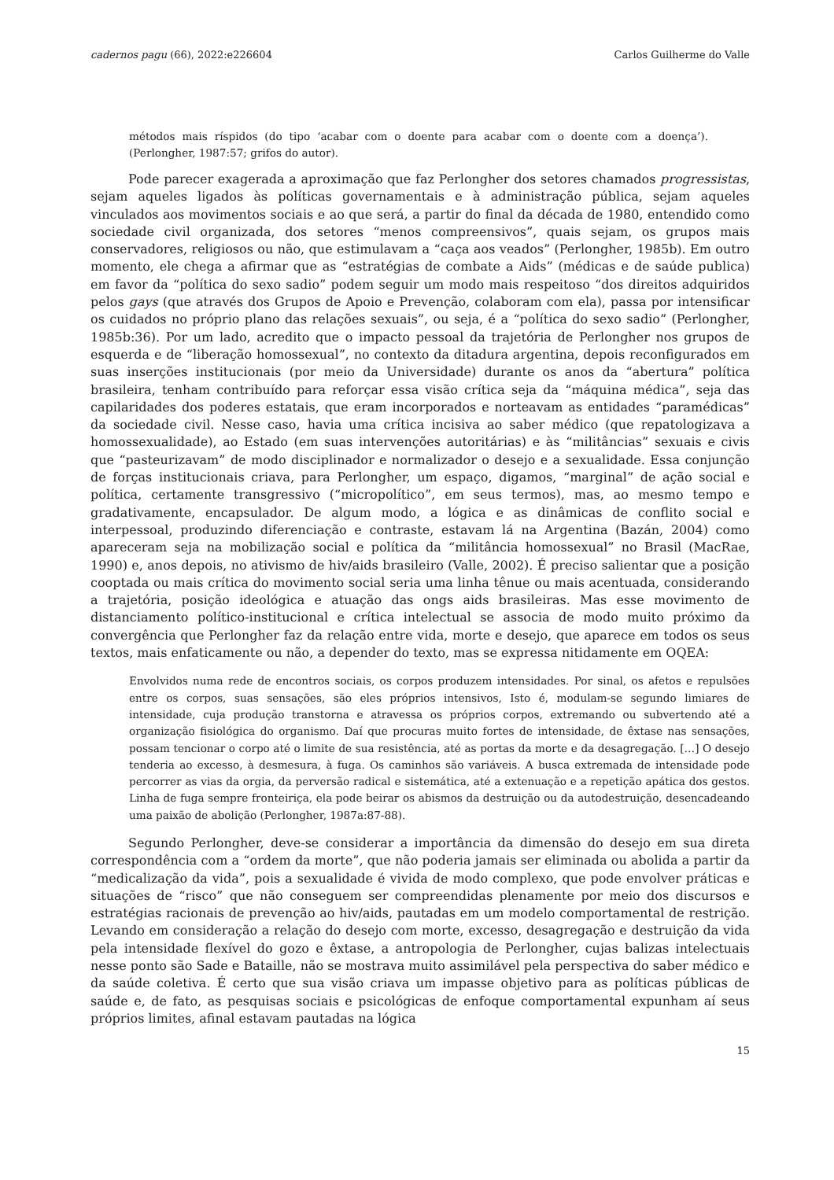cadernos pagu (66), 2022:e226604 Carlos Guilherme do Valle
métodos mais ríspidos (do tipo ‘acabar com o doente para acabar com o doente com a doença’). (Perlongher, 1987:57; grifos do autor).
Pode parecer exagerada a aproximação que faz Perlongher dos setores chamados progressistas, sejam aqueles ligados às políticas governamentais e à administração pública, sejam aqueles vinculados aos movimentos sociais e ao que será, a partir do final da década de 1980, entendido como sociedade civil organizada, dos setores “menos compreensivos”, quais sejam, os grupos mais conservadores, religiosos ou não, que estimulavam a “caça aos veados” (Perlongher, 1985b). Em outro momento, ele chega a afirmar que as “estratégias de combate a Aids” (médicas e de saúde publica) em favor da “política do sexo sadio” podem seguir um modo mais respeitoso “dos direitos adquiridos pelos gays (que através dos Grupos de Apoio e Prevenção, colaboram com ela), passa por intensificar os cuidados no próprio plano das relações sexuais”, ou seja, é a “política do sexo sadio” (Perlongher, 1985b:36). Por um lado, acredito que o impacto pessoal da trajetória de Perlongher nos grupos de esquerda e de “liberação homossexual”, no contexto da ditadura argentina, depois reconfigurados em suas inserções institucionais (por meio da Universidade) durante os anos da “abertura” política brasileira, tenham contribuído para reforçar essa visão crítica seja da “máquina médica”, seja das capilaridades dos poderes estatais, que eram incorporados e norteavam as entidades “paramédicas” da sociedade civil. Nesse caso, havia uma crítica incisiva ao saber médico (que repatologizava a homossexualidade), ao Estado (em suas intervenções autoritárias) e às “militâncias” sexuais e civis que “pasteurizavam” de modo disciplinador e normalizador o desejo e a sexualidade. Essa conjunção de forças institucionais criava, para Perlongher, um espaço, digamos, “marginal” de ação social e política, certamente transgressivo (“micropolítico”, em seus termos), mas, ao mesmo tempo e gradativamente, encapsulador. De algum modo, a lógica e as dinâmicas de conflito social e interpessoal, produzindo diferenciação e contraste, estavam lá na Argentina (Bazán, 2004) como apareceram seja na mobilização social e política da “militância homossexual” no Brasil (MacRae, 1990) e, anos depois, no ativismo de hiv/aids brasileiro (Valle, 2002). É preciso salientar que a posição cooptada ou mais crítica do movimento social seria uma linha tênue ou mais acentuada, considerando a trajetória, posição ideológica e atuação das ongs aids brasileiras. Mas esse movimento de distanciamento político-institucional e crítica intelectual se associa de modo muito próximo da convergência que Perlongher faz da relação entre vida, morte e desejo, que aparece em todos os seus textos, mais enfaticamente ou não, a depender do texto, mas se expressa nitidamente em OQEA:
Envolvidos numa rede de encontros sociais, os corpos produzem intensidades. Por sinal, os afetos e repulsões entre os corpos, suas sensações, são eles próprios intensivos, Isto é, modulam-se segundo limiares de intensidade, cuja produção transtorna e atravessa os próprios corpos, extremando ou subvertendo até a organização fisiológica do organismo. Daí que procuras muito fortes de intensidade, de êxtase nas sensações, possam tencionar o corpo até o limite de sua resistência, até as portas da morte e da desagregação. […] O desejo tenderia ao excesso, à desmesura, à fuga. Os caminhos são variáveis. A busca extremada de intensidade pode percorrer as vias da orgia, da perversão radical e sistemática, até a extenuação e a repetição apática dos gestos. Linha de fuga sempre fronteiriça, ela pode beirar os abismos da destruição ou da autodestruição, desencadeando uma paixão de abolição (Perlongher, 1987a:87-88).
Segundo Perlongher, deve-se considerar a importância da dimensão do desejo em sua direta correspondência com a “ordem da morte”, que não poderia jamais ser eliminada ou abolida a partir da “medicalização da vida”, pois a sexualidade é vivida de modo complexo, que pode envolver práticas e situações de “risco” que não conseguem ser compreendidas plenamente por meio dos discursos e estratégias racionais de prevenção ao hiv/aids, pautadas em um modelo comportamental de restrição. Levando em consideração a relação do desejo com morte, excesso, desagregação e destruição da vida pela intensidade flexível do gozo e êxtase, a antropologia de Perlongher, cujas balizas intelectuais nesse ponto são Sade e Bataille, não se mostrava muito assimilável pela perspectiva do saber médico e da saúde coletiva. É certo que sua visão criava um impasse objetivo para as políticas públicas de saúde e, de fato, as pesquisas sociais e psicológicas de enfoque comportamental expunham aí seus próprios limites, afinal estavam pautadas na lógica
15